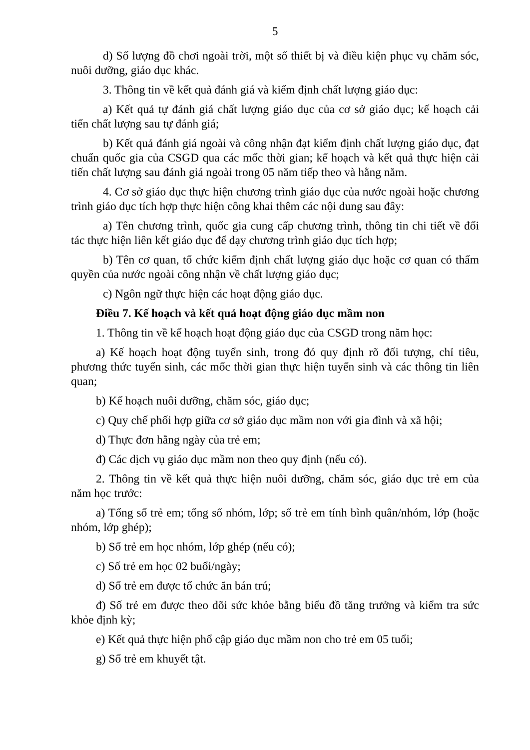5
d) Số lượng đồ chơi ngoài trời, một số thiết bị và điều kiện phục vụ chăm sóc, nuôi dưỡng, giáo dục khác.
3. Thông tin về kết quả đánh giá và kiểm định chất lượng giáo dục:
a) Kết quả tự đánh giá chất lượng giáo dục của cơ sở giáo dục; kế hoạch cải tiến chất lượng sau tự đánh giá;
b) Kết quả đánh giá ngoài và công nhận đạt kiểm định chất lượng giáo dục, đạt chuẩn quốc gia của CSGD qua các mốc thời gian; kế hoạch và kết quả thực hiện cải tiến chất lượng sau đánh giá ngoài trong 05 năm tiếp theo và hằng năm.
4. Cơ sở giáo dục thực hiện chương trình giáo dục của nước ngoài hoặc chương trình giáo dục tích hợp thực hiện công khai thêm các nội dung sau đây:
a) Tên chương trình, quốc gia cung cấp chương trình, thông tin chi tiết về đối tác thực hiện liên kết giáo dục để dạy chương trình giáo dục tích hợp;
b) Tên cơ quan, tổ chức kiểm định chất lượng giáo dục hoặc cơ quan có thẩm quyền của nước ngoài công nhận về chất lượng giáo dục;
c) Ngôn ngữ thực hiện các hoạt động giáo dục.
Điều 7. Kế hoạch và kết quả hoạt động giáo dục mầm non
1. Thông tin về kế hoạch hoạt động giáo dục của CSGD trong năm học:
a) Kế hoạch hoạt động tuyển sinh, trong đó quy định rõ đối tượng, chỉ tiêu, phương thức tuyển sinh, các mốc thời gian thực hiện tuyển sinh và các thông tin liên quan;
b) Kế hoạch nuôi dưỡng, chăm sóc, giáo dục;
c) Quy chế phối hợp giữa cơ sở giáo dục mầm non với gia đình và xã hội;
d) Thực đơn hằng ngày của trẻ em;
đ) Các dịch vụ giáo dục mầm non theo quy định (nếu có).
2. Thông tin về kết quả thực hiện nuôi dưỡng, chăm sóc, giáo dục trẻ em của năm học trước:
a) Tổng số trẻ em; tổng số nhóm, lớp; số trẻ em tính bình quân/nhóm, lớp (hoặc nhóm, lớp ghép);
b) Số trẻ em học nhóm, lớp ghép (nếu có);
c) Số trẻ em học 02 buổi/ngày;
d) Số trẻ em được tổ chức ăn bán trú;
đ) Số trẻ em được theo dõi sức khỏe bằng biểu đồ tăng trưởng và kiểm tra sức khỏe định kỳ;
e) Kết quả thực hiện phổ cập giáo dục mầm non cho trẻ em 05 tuổi;
g) Số trẻ em khuyết tật.